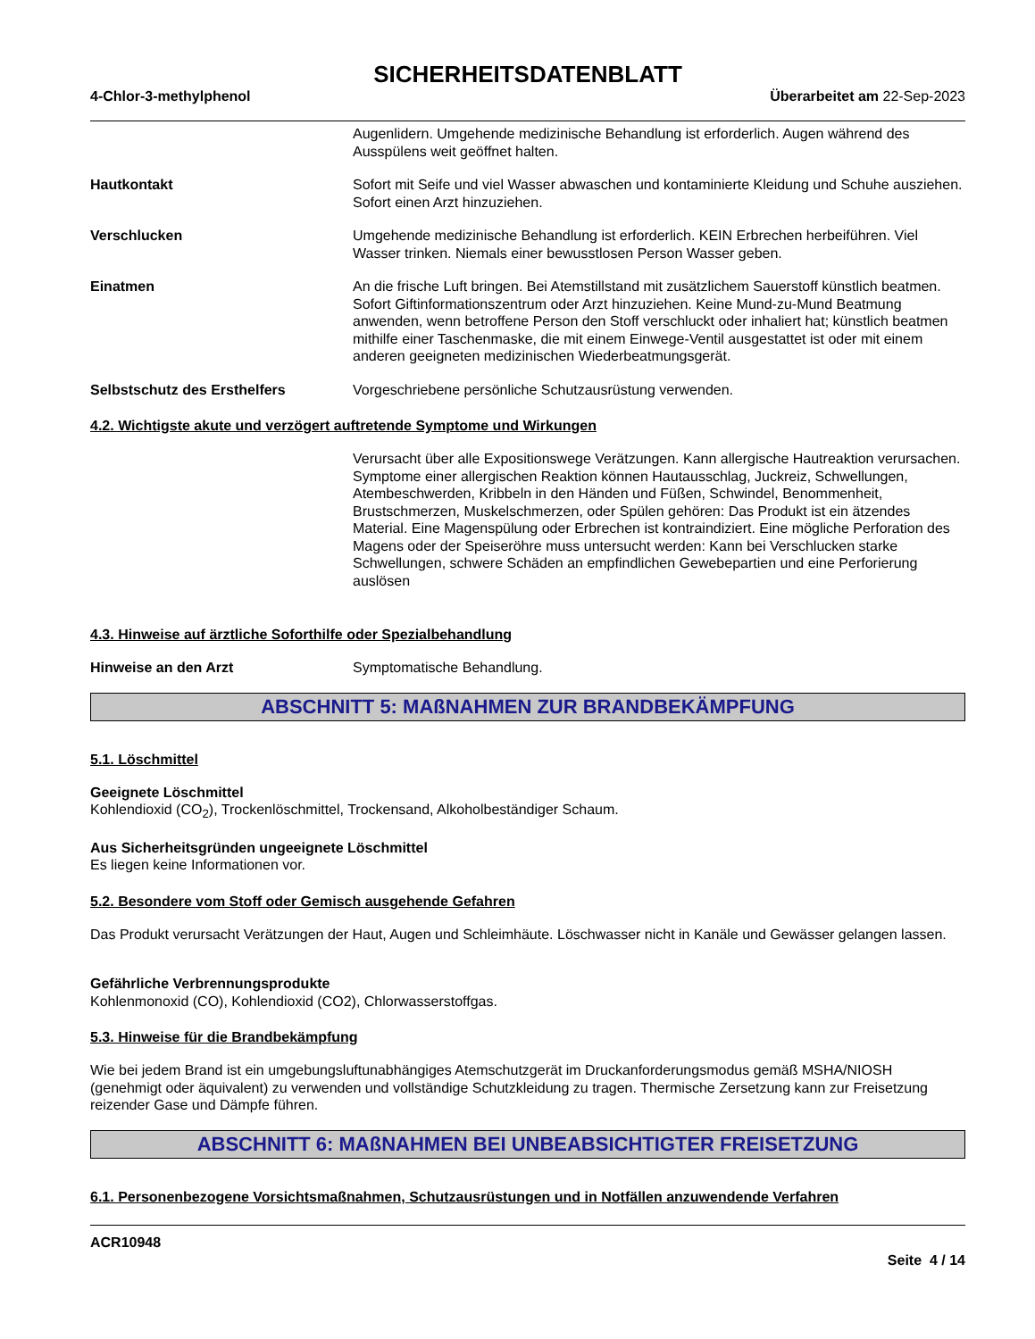SICHERHEITSDATENBLATT
4-Chlor-3-methylphenol Überarbeitet am 22-Sep-2023
Augenlidern. Umgehende medizinische Behandlung ist erforderlich. Augen während des Ausspülens weit geöffnet halten.
Hautkontakt Sofort mit Seife und viel Wasser abwaschen und kontaminierte Kleidung und Schuhe ausziehen. Sofort einen Arzt hinzuziehen.
Verschlucken Umgehende medizinische Behandlung ist erforderlich. KEIN Erbrechen herbeiführen. Viel Wasser trinken. Niemals einer bewusstlosen Person Wasser geben.
Einatmen An die frische Luft bringen. Bei Atemstillstand mit zusätzlichem Sauerstoff künstlich beatmen. Sofort Giftinformationszentrum oder Arzt hinzuziehen. Keine Mund-zu-Mund Beatmung anwenden, wenn betroffene Person den Stoff verschluckt oder inhaliert hat; künstlich beatmen mithilfe einer Taschenmaske, die mit einem Einwege-Ventil ausgestattet ist oder mit einem anderen geeigneten medizinischen Wiederbeatmungsgerät.
Selbstschutz des Ersthelfers Vorgeschriebene persönliche Schutzausrüstung verwenden.
4.2. Wichtigste akute und verzögert auftretende Symptome und Wirkungen
Verursacht über alle Expositionswege Verätzungen. Kann allergische Hautreaktion verursachen. Symptome einer allergischen Reaktion können Hautausschlag, Juckreiz, Schwellungen, Atembeschwerden, Kribbeln in den Händen und Füßen, Schwindel, Benommenheit, Brustschmerzen, Muskelschmerzen, oder Spülen gehören: Das Produkt ist ein ätzendes Material. Eine Magenspülung oder Erbrechen ist kontraindiziert. Eine mögliche Perforation des Magens oder der Speiseröhre muss untersucht werden: Kann bei Verschlucken starke Schwellungen, schwere Schäden an empfindlichen Gewebepartien und eine Perforierung auslösen
4.3. Hinweise auf ärztliche Soforthilfe oder Spezialbehandlung
Hinweise an den Arzt Symptomatische Behandlung.
ABSCHNITT 5: MAßNAHMEN ZUR BRANDBEKÄMPFUNG
5.1. Löschmittel
Geeignete Löschmittel
Kohlendioxid (CO<sub>2</sub>), Trockenlöschmittel, Trockensand, Alkoholbeständiger Schaum.
Aus Sicherheitsgründen ungeeignete Löschmittel
Es liegen keine Informationen vor.
5.2. Besondere vom Stoff oder Gemisch ausgehende Gefahren
Das Produkt verursacht Verätzungen der Haut, Augen und Schleimhäute. Löschwasser nicht in Kanäle und Gewässer gelangen lassen.
Gefährliche Verbrennungsprodukte
Kohlenmonoxid (CO), Kohlendioxid (CO2), Chlorwasserstoffgas.
5.3. Hinweise für die Brandbekämpfung
Wie bei jedem Brand ist ein umgebungsluftunabhängiges Atemschutzgerät im Druckanforderungsmodus gemäß MSHA/NIOSH (genehmigt oder äquivalent) zu verwenden und vollständige Schutzkleidung zu tragen. Thermische Zersetzung kann zur Freisetzung reizender Gase und Dämpfe führen.
ABSCHNITT 6: MAßNAHMEN BEI UNBEABSICHTIGTER FREISETZUNG
6.1. Personenbezogene Vorsichtsmaßnahmen, Schutzausrüstungen und in Notfällen anzuwendende Verfahren
ACR10948
Seite 4 / 14